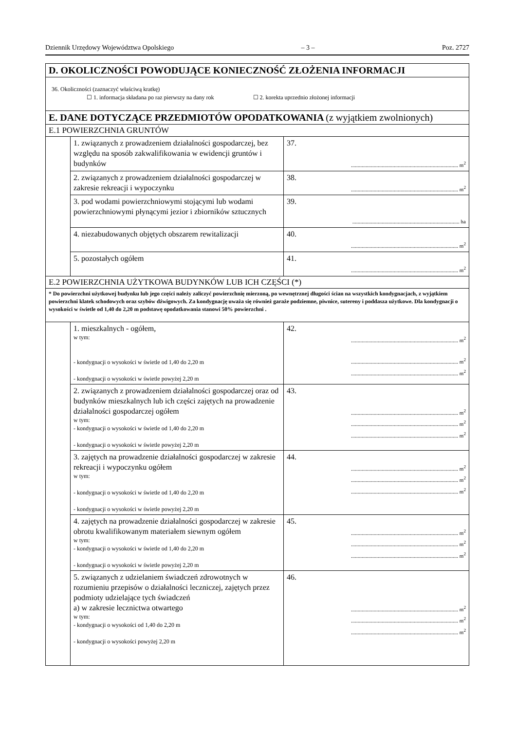Dziennik Urzędowy Województwa Opolskiego – 3 – Poz. 2727
| D. OKOLICZNOŚCI POWODUJĄCE KONIECZNOŚĆ ZŁOŻENIA INFORMACJI | | |
| 36. Okoliczności (zaznaczyć właściwą kratkę) ☐ 1. informacja składana po raz pierwszy na dany rok ☐ 2. korekta uprzednio złożonej informacji | | |
| E. DANE DOTYCZĄCE PRZEDMIOTÓW OPODATKOWANIA (z wyjątkiem zwolnionych) | | |
| E.1 POWIERZCHNIA GRUNTÓW | | |
| | 1. związanych z prowadzeniem działalności gospodarczej, bez względu na sposób zakwalifikowania w ewidencji gruntów i budynków | 37. ................................................................................ m<sup>2</sup> |
| | 2. związanych z prowadzeniem działalności gospodarczej w zakresie rekreacji i wypoczynku | 38. ................................................................................ m<sup>2</sup> |
| | 3. pod wodami powierzchniowymi stojącymi lub wodami powierzchniowymi płynącymi jezior i zbiorników sztucznych | 39. ................................................................................ ha |
| | 4. niezabudowanych objętych obszarem rewitalizacji | 40. ................................................................................ m<sup>2</sup> |
| | 5. pozostałych ogółem | 41. ................................................................................ m<sup>2</sup> |
| E.2 POWIERZCHNIA UŻYTKOWA BUDYNKÓW LUB ICH CZĘŚCI (*) | | |
| * Do powierzchni użytkowej budynku lub jego części należy zaliczyć powierzchnię mierzoną, po wewnętrznej długości ścian na wszystkich kondygnacjach, z wyjątkiem powierzchni klatek schodowych oraz szybów dźwigowych. Za kondygnację uważa się również garaże podziemne, piwnice, sutereny i poddasza użytkowe. Dla kondygnacji o wysokości w świetle od 1,40 do 2,20 m podstawę opodatkowania stanowi 50% powierzchni . | | |
| | 1. mieszkalnych - ogółem, w tym: - kondygnacji o wysokości w świetle od 1,40 do 2,20 m - kondygnacji o wysokości w świetle powyżej 2,20 m | 42. ................................................................................ m<sup>2</sup> ................................................................................ m<sup>2</sup> ................................................................................ m<sup>2</sup> |
| | 2. związanych z prowadzeniem działalności gospodarczej oraz od budynków mieszkalnych lub ich części zajętych na prowadzenie działalności gospodarczej ogółem w tym: - kondygnacji o wysokości w świetle od 1,40 do 2,20 m - kondygnacji o wysokości w świetle powyżej 2,20 m | 43. ................................................................................ m<sup>2</sup> ................................................................................ m<sup>2</sup> ................................................................................ m<sup>2</sup> |
| | 3. zajętych na prowadzenie działalności gospodarczej w zakresie rekreacji i wypoczynku ogółem w tym: - kondygnacji o wysokości w świetle od 1,40 do 2,20 m - kondygnacji o wysokości w świetle powyżej 2,20 m | 44. ................................................................................ m<sup>2</sup> ................................................................................ m<sup>2</sup> ................................................................................ m<sup>2</sup> |
| | 4. zajętych na prowadzenie działalności gospodarczej w zakresie obrotu kwalifikowanym materiałem siewnym ogółem w tym: - kondygnacji o wysokości w świetle od 1,40 do 2,20 m - kondygnacji o wysokości w świetle powyżej 2,20 m | 45. ................................................................................ m<sup>2</sup> ................................................................................ m<sup>2</sup> ................................................................................ m<sup>2</sup> |
| | 5. związanych z udzielaniem świadczeń zdrowotnych w rozumieniu przepisów o działalności leczniczej, zajętych przez podmioty udzielające tych świadczeń a) w zakresie lecznictwa otwartego w tym: - kondygnacji o wysokości od 1,40 do 2,20 m - kondygnacji o wysokości powyżej 2,20 m | 46. ................................................................................ m<sup>2</sup> ................................................................................ m<sup>2</sup> ................................................................................ m<sup>2</sup> |